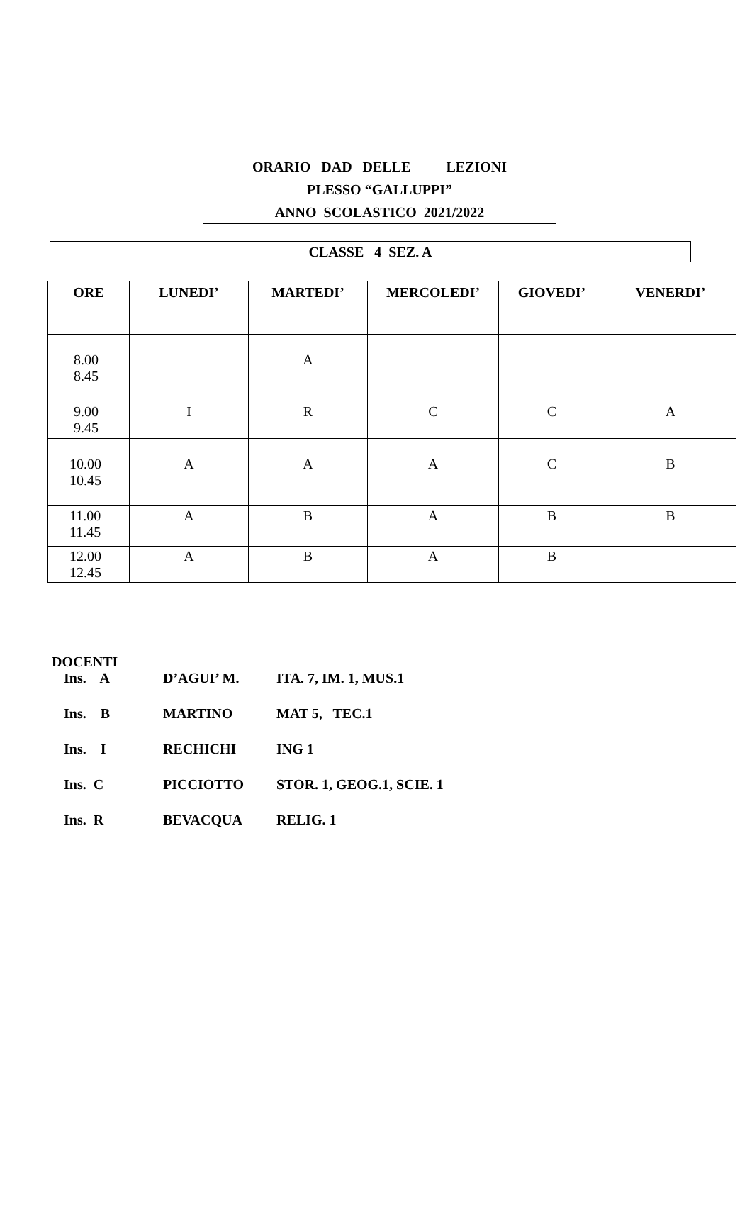ORARIO DAD DELLE LEZIONI
PLESSO “GALLUPPI”
ANNO SCOLASTICO 2021/2022
CLASSE 4 SEZ. A
| ORE | LUNEDI’ | MARTEDI’ | MERCOLEDI’ | GIOVEDI’ | VENERDI’ |
| --- | --- | --- | --- | --- | --- |
| 8.00 8.45 | | A | | | |
| 9.00 9.45 | I | R | C | C | A |
| 10.00 10.45 | A | A | A | C | B |
| 11.00 11.45 | A | B | A | B | B |
| 12.00 12.45 | A | B | A | B | |
DOCENTI
Ins. A D’AGUI’ M. ITA. 7, IM. 1, MUS.1
Ins. B MARTINO MAT 5, TEC.1
Ins. I RECHICHI ING 1
Ins. C PICCIOTTO STOR. 1, GEOG.1, SCIE. 1
Ins. R BEVACQUA RELIG. 1